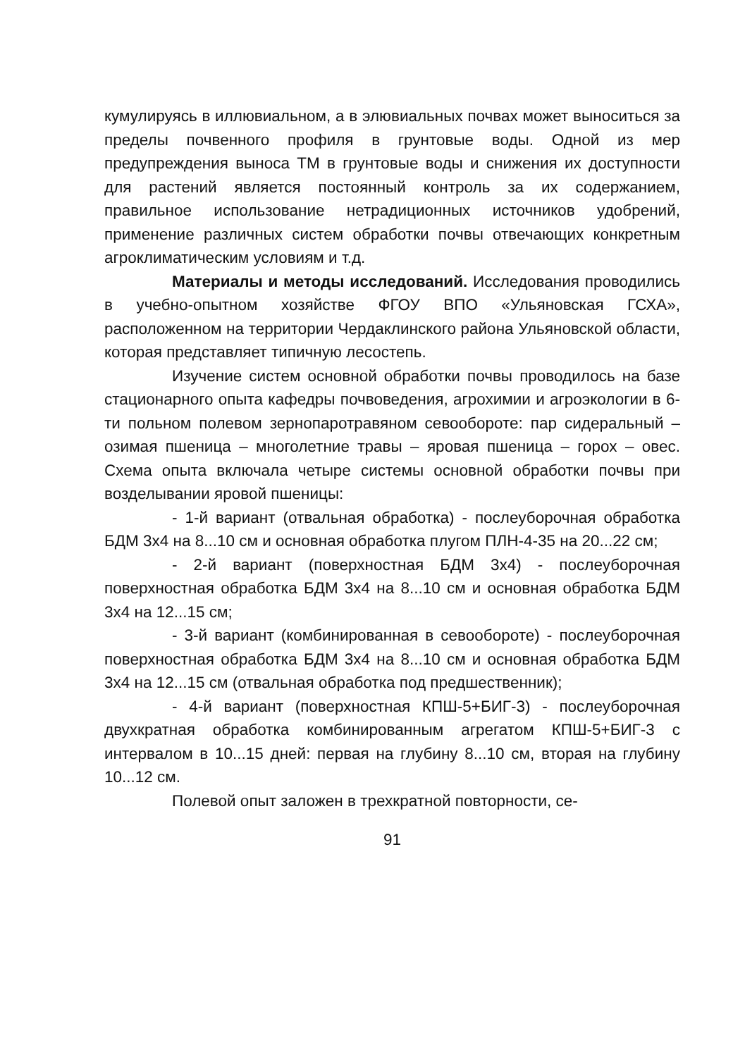кумулируясь в иллювиальном, а в элювиальных почвах может выноситься за пределы почвенного профиля в грунтовые воды. Одной из мер предупреждения выноса ТМ в грунтовые воды и снижения их доступности для растений является постоянный контроль за их содержанием, правильное использование нетрадиционных источников удобрений, применение различных систем обработки почвы отвечающих конкретным агроклиматическим условиям и т.д.
Материалы и методы исследований. Исследования проводились в учебно-опытном хозяйстве ФГОУ ВПО «Ульяновская ГСХА», расположенном на территории Чердаклинского района Ульяновской области, которая представляет типичную лесостепь.
Изучение систем основной обработки почвы проводилось на базе стационарного опыта кафедры почвоведения, агрохимии и агроэкологии в 6-ти польном полевом зернопаротравяном севообороте: пар сидеральный – озимая пшеница – многолетние травы – яровая пшеница – горох – овес. Схема опыта включала четыре системы основной обработки почвы при возделывании яровой пшеницы:
- 1-й вариант (отвальная обработка) - послеуборочная обработка БДМ 3х4 на 8...10 см и основная обработка плугом ПЛН-4-35 на 20...22 см;
- 2-й вариант (поверхностная БДМ 3х4) - послеуборочная поверхностная обработка БДМ 3х4 на 8...10 см и основная обработка БДМ 3х4 на 12...15 см;
- 3-й вариант (комбинированная в севообороте) - послеуборочная поверхностная обработка БДМ 3х4 на 8...10 см и основная обработка БДМ 3х4 на 12...15 см (отвальная обработка под предшественник);
- 4-й вариант (поверхностная КПШ-5+БИГ-3) - послеуборочная двухкратная обработка комбинированным агрегатом КПШ-5+БИГ-3 с интервалом в 10...15 дней: первая на глубину 8...10 см, вторая на глубину 10...12 см.
Полевой опыт заложен в трехкратной повторности, се-
91